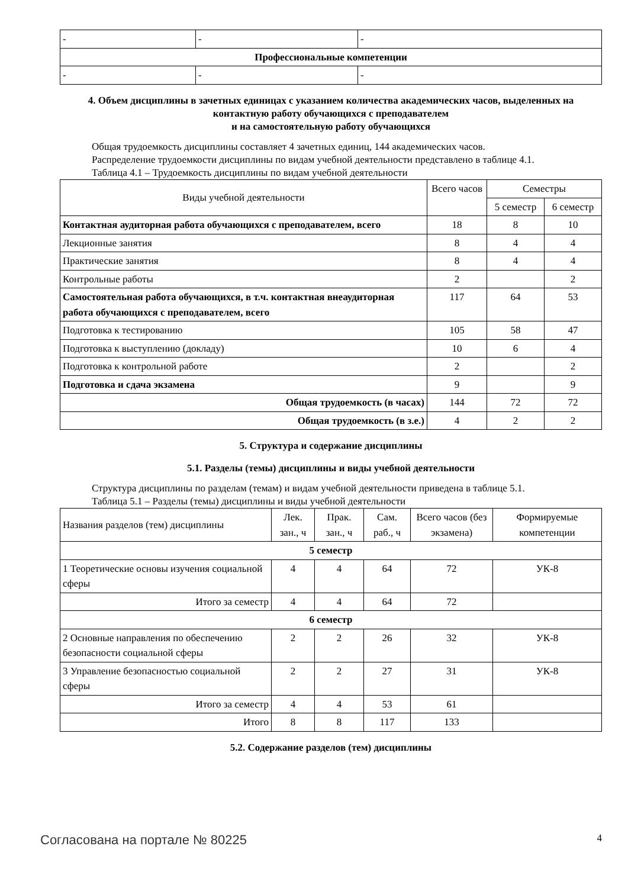| - | - | - |
| Профессиональные компетенции | | |
| - | - | - |
4. Объем дисциплины в зачетных единицах с указанием количества академических часов, выделенных на контактную работу обучающихся с преподавателем
и на самостоятельную работу обучающихся
Общая трудоемкость дисциплины составляет 4 зачетных единиц, 144 академических часов.
Распределение трудоемкости дисциплины по видам учебной деятельности представлено в таблице 4.1.
Таблица 4.1 – Трудоемкость дисциплины по видам учебной деятельности
| Виды учебной деятельности | Всего часов | Семестры | |
| --- | --- | --- | --- |
| | | 5 семестр | 6 семестр |
| Контактная аудиторная работа обучающихся с преподавателем, всего | 18 | 8 | 10 |
| Лекционные занятия | 8 | 4 | 4 |
| Практические занятия | 8 | 4 | 4 |
| Контрольные работы | 2 | | 2 |
| Самостоятельная работа обучающихся, в т.ч. контактная внеаудиторная работа обучающихся с преподавателем, всего | 117 | 64 | 53 |
| Подготовка к тестированию | 105 | 58 | 47 |
| Подготовка к выступлению (докладу) | 10 | 6 | 4 |
| Подготовка к контрольной работе | 2 | | 2 |
| Подготовка и сдача экзамена | 9 | | 9 |
| Общая трудоемкость (в часах) | 144 | 72 | 72 |
| Общая трудоемкость (в з.е.) | 4 | 2 | 2 |
5. Структура и содержание дисциплины
5.1. Разделы (темы) дисциплины и виды учебной деятельности
Структура дисциплины по разделам (темам) и видам учебной деятельности приведена в таблице 5.1.
Таблица 5.1 – Разделы (темы) дисциплины и виды учебной деятельности
| Названия разделов (тем) дисциплины | Лек. зан., ч | Прак. зан., ч | Сам. раб., ч | Всего часов (без экзамена) | Формируемые компетенции |
| --- | --- | --- | --- | --- | --- |
| 5 семестр | | | | | |
| 1 Теоретические основы изучения социальной сферы | 4 | 4 | 64 | 72 | УК-8 |
| Итого за семестр | 4 | 4 | 64 | 72 | |
| 6 семестр | | | | | |
| 2 Основные направления по обеспечению безопасности социальной сферы | 2 | 2 | 26 | 32 | УК-8 |
| 3 Управление безопасностью социальной сферы | 2 | 2 | 27 | 31 | УК-8 |
| Итого за семестр | 4 | 4 | 53 | 61 | |
| Итого | 8 | 8 | 117 | 133 | |
5.2. Содержание разделов (тем) дисциплины
Согласована на портале № 80225 4